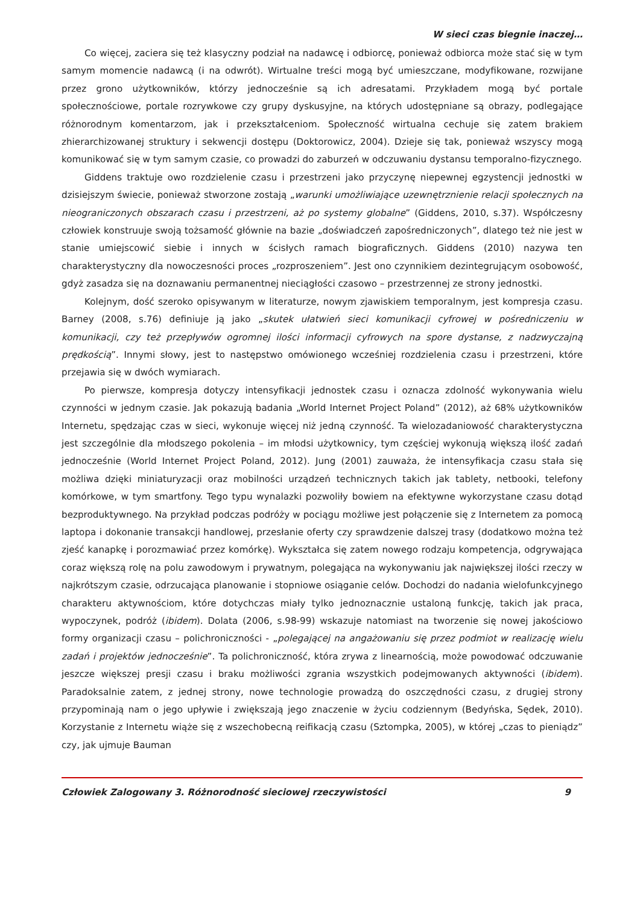W sieci czas biegnie inaczej…
Co więcej, zaciera się też klasyczny podział na nadawcę i odbiorcę, ponieważ odbiorca może stać się w tym samym momencie nadawcą (i na odwrót). Wirtualne treści mogą być umieszczane, modyfikowane, rozwijane przez grono użytkowników, którzy jednocześnie są ich adresatami. Przykładem mogą być portale społecznościowe, portale rozrywkowe czy grupy dyskusyjne, na których udostępniane są obrazy, podlegające różnorodnym komentarzom, jak i przekształceniom. Społeczność wirtualna cechuje się zatem brakiem zhierarchizowanej struktury i sekwencji dostępu (Doktorowicz, 2004). Dzieje się tak, ponieważ wszyscy mogą komunikować się w tym samym czasie, co prowadzi do zaburzeń w odczuwaniu dystansu temporalno-fizycznego.
Giddens traktuje owo rozdzielenie czasu i przestrzeni jako przyczynę niepewnej egzystencji jednostki w dzisiejszym świecie, ponieważ stworzone zostają „warunki umożliwiające uzewnętrznienie relacji społecznych na nieograniczonych obszarach czasu i przestrzeni, aż po systemy globalne” (Giddens, 2010, s.37). Współczesny człowiek konstruuje swoją tożsamość głównie na bazie „doświadczeń zapośredniczonych”, dlatego też nie jest w stanie umiejscowić siebie i innych w ścisłych ramach biograficznych. Giddens (2010) nazywa ten charakterystyczny dla nowoczesności proces „rozproszeniem”. Jest ono czynnikiem dezintegrującym osobowość, gdyż zasadza się na doznawaniu permanentnej nieciągłości czasowo – przestrzennej ze strony jednostki.
Kolejnym, dość szeroko opisywanym w literaturze, nowym zjawiskiem temporalnym, jest kompresja czasu. Barney (2008, s.76) definiuje ją jako „skutek ułatwień sieci komunikacji cyfrowej w pośredniczeniu w komunikacji, czy też przepływów ogromnej ilości informacji cyfrowych na spore dystanse, z nadzwyczajną prędkością”. Innymi słowy, jest to następstwo omówionego wcześniej rozdzielenia czasu i przestrzeni, które przejawia się w dwóch wymiarach.
Po pierwsze, kompresja dotyczy intensyfikacji jednostek czasu i oznacza zdolność wykonywania wielu czynności w jednym czasie. Jak pokazują badania „World Internet Project Poland” (2012), aż 68% użytkowników Internetu, spędzając czas w sieci, wykonuje więcej niż jedną czynność. Ta wielozadaniowość charakterystyczna jest szczególnie dla młodszego pokolenia – im młodsi użytkownicy, tym częściej wykonują większą ilość zadań jednocześnie (World Internet Project Poland, 2012). Jung (2001) zauważa, że intensyfikacja czasu stała się możliwa dzięki miniaturyzacji oraz mobilności urządzeń technicznych takich jak tablety, netbooki, telefony komórkowe, w tym smartfony. Tego typu wynalazki pozwoliły bowiem na efektywne wykorzystane czasu dotąd bezproduktywnego. Na przykład podczas podróży w pociągu możliwe jest połączenie się z Internetem za pomocą laptopa i dokonanie transakcji handlowej, przesłanie oferty czy sprawdzenie dalszej trasy (dodatkowo można też zjeść kanapkę i porozmawiać przez komórkę). Wykształca się zatem nowego rodzaju kompetencja, odgrywająca coraz większą rolę na polu zawodowym i prywatnym, polegająca na wykonywaniu jak największej ilości rzeczy w najkrótszym czasie, odrzucająca planowanie i stopniowe osiąganie celów. Dochodzi do nadania wielofunkcyjnego charakteru aktywnościom, które dotychczas miały tylko jednoznacznie ustaloną funkcję, takich jak praca, wypoczynek, podróż (ibidem). Dolata (2006, s.98-99) wskazuje natomiast na tworzenie się nowej jakościowo formy organizacji czasu – polichroniczności - „polegającej na angażowaniu się przez podmiot w realizację wielu zadań i projektów jednocześnie”. Ta polichroniczność, która zrywa z linearnością, może powodować odczuwanie jeszcze większej presji czasu i braku możliwości zgrania wszystkich podejmowanych aktywności (ibidem). Paradoksalnie zatem, z jednej strony, nowe technologie prowadzą do oszczędności czasu, z drugiej strony przypominają nam o jego upływie i zwiększają jego znaczenie w życiu codziennym (Bedyńska, Sędek, 2010). Korzystanie z Internetu wiąże się z wszechobecną reifikacją czasu (Sztompka, 2005), w której „czas to pieniądz” czy, jak ujmuje Bauman
Człowiek Zalogowany 3. Różnorodność sieciowej rzeczywistości 9